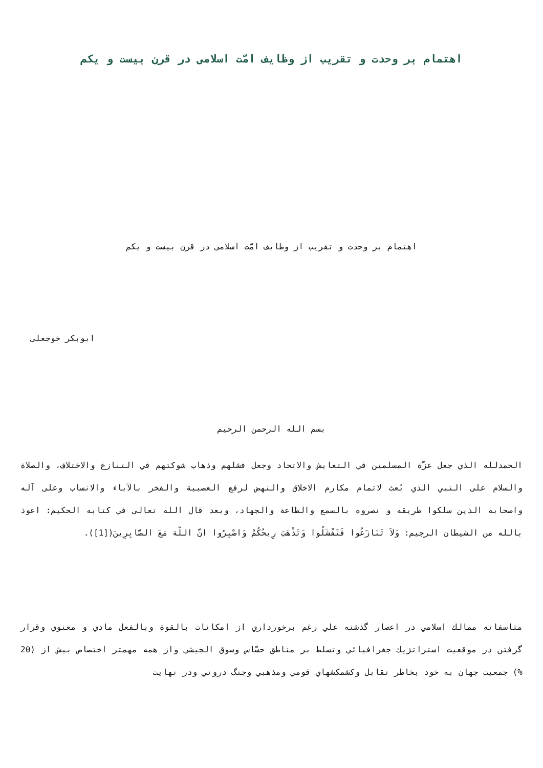اهتمام بر وحدت و تقريب از وظايف امّت اسلامی در قرن بيست و يکم
اهتمام بر وحدت و تقريب از وظايف امّت اسلامی در قرن بيست و يکم
ابوبكر خوجعلی
بسم الله الرحمن الرحيم
الحمدلله الذي جعل عزّة المسلمين في التعايش والاتحاد وجعل فشلهم وذهاب شوكتهم في التنازع والاختلاف، والصلاة والسلام على النبي الذي بُعث لاتمام مكارم الاخلاق والنهض لرفع العصبية والفخر بالآباء والانساب وعلى آله واصحابه الذين سلكوا طريقه و نصروه بالسمع والطاعة والجهاد، وبعد قال الله تعالى في كتابه الحكيم: اعوذ بالله من الشيطان الرجيم: وَلاَ تَنَازَعُوا فَتَفْشَلُوا وَتَذْهَبَ رِيحُكُمْ وَاصْبِرُوا انّ اللّهَ مَعَ الصّابِرِينَ([1]).
متاسفانه ممالك اسلامي در اعصار گذشته علي رغم برخورداري از امكانات بالقوة وبالفعل مادي و معنوي وقرار گرفتن در موقعيت استراتژيك جغرافيائي وتسلط بر مناطق حسّاس وسوق الجيشي واز همه مهمتر اختصاص بيش از (20 %) جمعيت جهان به خود بخاطر تقابل وكشمكشهاي قومي ومذهبي وجنگ دروني ودر نهايت